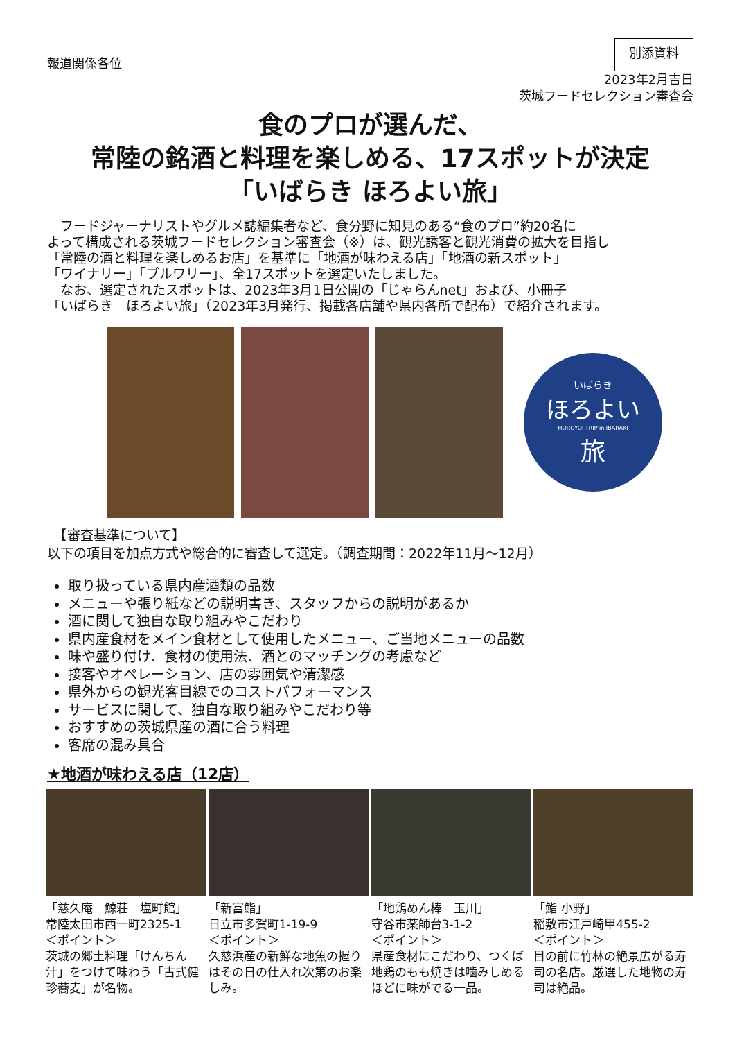報道関係各位
別添資料
2023年2月吉日
茨城フードセレクション審査会
食のプロが選んだ、
常陸の銘酒と料理を楽しめる、17スポットが決定
「いばらき ほろよい旅」
　フードジャーナリストやグルメ誌編集者など、食分野に知見のある“食のプロ”約20名に
よって構成される茨城フードセレクション審査会（※）は、観光誘客と観光消費の拡大を目指し
「常陸の酒と料理を楽しめるお店」を基準に「地酒が味わえる店」「地酒の新スポット」
「ワイナリー」「ブルワリー」、全17スポットを選定いたしました。
　なお、選定されたスポットは、2023年3月1日公開の「じゃらんnet」および、小冊子
「いばらき　ほろよい旅」（2023年3月発行、掲載各店舗や県内各所で配布）で紹介されます。
いばらき
ほろよい
HOROYOI TRIP in IBARAKI
旅
　【審査基準について】
以下の項目を加点方式や総合的に審査して選定。（調査期間：2022年11月～12月）
取り扱っている県内産酒類の品数
メニューや張り紙などの説明書き、スタッフからの説明があるか
酒に関して独自な取り組みやこだわり
県内産食材をメイン食材として使用したメニュー、ご当地メニューの品数
味や盛り付け、食材の使用法、酒とのマッチングの考慮など
接客やオペレーション、店の雰囲気や清潔感
県外からの観光客目線でのコストパフォーマンス
サービスに関して、独自な取り組みやこだわり等
おすすめの茨城県産の酒に合う料理
客席の混み具合
★地酒が味わえる店（12店）
「慈久庵　鯨荘　塩町館」
常陸太田市西一町2325-1
＜ポイント＞
茨城の郷土料理「けんちん汁」をつけて味わう「古式健珍蕎麦」が名物。
「新富鮨」
日立市多賀町1-19-9
＜ポイント＞
久慈浜産の新鮮な地魚の握りはその日の仕入れ次第のお楽しみ。
「地鶏めん棒　玉川」
守谷市薬師台3-1-2
＜ポイント＞
県産食材にこだわり、つくば地鶏のもも焼きは噛みしめるほどに味がでる一品。
「鮨 小野」
稲敷市江戸崎甲455-2
＜ポイント＞
目の前に竹林の絶景広がる寿司の名店。厳選した地物の寿司は絶品。